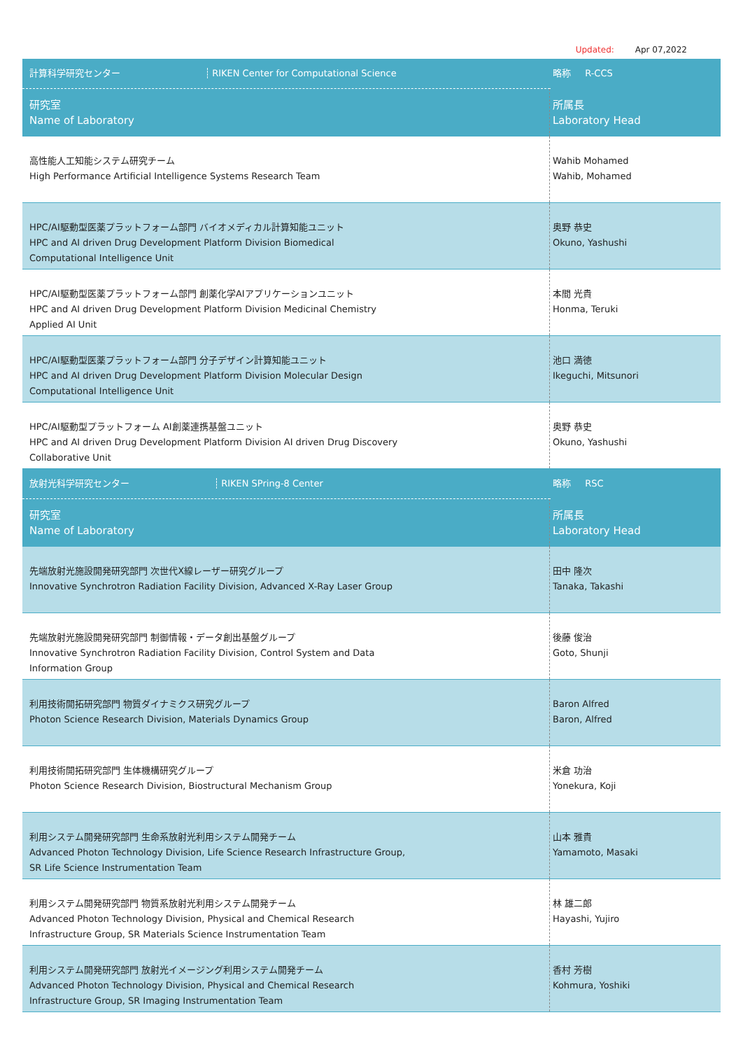Updated: Apr 07,2022
| 計算科学研究センター RIKEN Center for Computational Science | 略称 R-CCS |
| 研究室 Name of Laboratory | 所属長 Laboratory Head |
| 高性能人工知能システム研究チーム High Performance Artificial Intelligence Systems Research Team | Wahib Mohamed Wahib, Mohamed |
| HPC/AI駆動型医薬プラットフォーム部門 バイオメディカル計算知能ユニット HPC and AI driven Drug Development Platform Division Biomedical Computational Intelligence Unit | 奥野 恭史 Okuno, Yashushi |
| HPC/AI駆動型医薬プラットフォーム部門 創薬化学AIアプリケーションユニット HPC and AI driven Drug Development Platform Division Medicinal Chemistry Applied AI Unit | 本間 光貴 Honma, Teruki |
| HPC/AI駆動型医薬プラットフォーム部門 分子デザイン計算知能ユニット HPC and AI driven Drug Development Platform Division Molecular Design Computational Intelligence Unit | 池口 満徳 Ikeguchi, Mitsunori |
| HPC/AI駆動型プラットフォーム AI創薬連携基盤ユニット HPC and AI driven Drug Development Platform Division AI driven Drug Discovery Collaborative Unit | 奥野 恭史 Okuno, Yashushi |
| 放射光科学研究センター RIKEN SPring-8 Center | 略称 RSC |
| 研究室 Name of Laboratory | 所属長 Laboratory Head |
| 先端放射光施設開発研究部門 次世代X線レーザー研究グループ Innovative Synchrotron Radiation Facility Division, Advanced X-Ray Laser Group | 田中 隆次 Tanaka, Takashi |
| 先端放射光施設開発研究部門 制御情報・データ創出基盤グループ Innovative Synchrotron Radiation Facility Division, Control System and Data Information Group | 後藤 俊治 Goto, Shunji |
| 利用技術開拓研究部門 物質ダイナミクス研究グループ Photon Science Research Division, Materials Dynamics Group | Baron Alfred Baron, Alfred |
| 利用技術開拓研究部門 生体機構研究グループ Photon Science Research Division, Biostructural Mechanism Group | 米倉 功治 Yonekura, Koji |
| 利用システム開発研究部門 生命系放射光利用システム開発チーム Advanced Photon Technology Division, Life Science Research Infrastructure Group, SR Life Science Instrumentation Team | 山本 雅貴 Yamamoto, Masaki |
| 利用システム開発研究部門 物質系放射光利用システム開発チーム Advanced Photon Technology Division, Physical and Chemical Research Infrastructure Group, SR Materials Science Instrumentation Team | 林 雄二郎 Hayashi, Yujiro |
| 利用システム開発研究部門 放射光イメージング利用システム開発チーム Advanced Photon Technology Division, Physical and Chemical Research Infrastructure Group, SR Imaging Instrumentation Team | 香村 芳樹 Kohmura, Yoshiki |